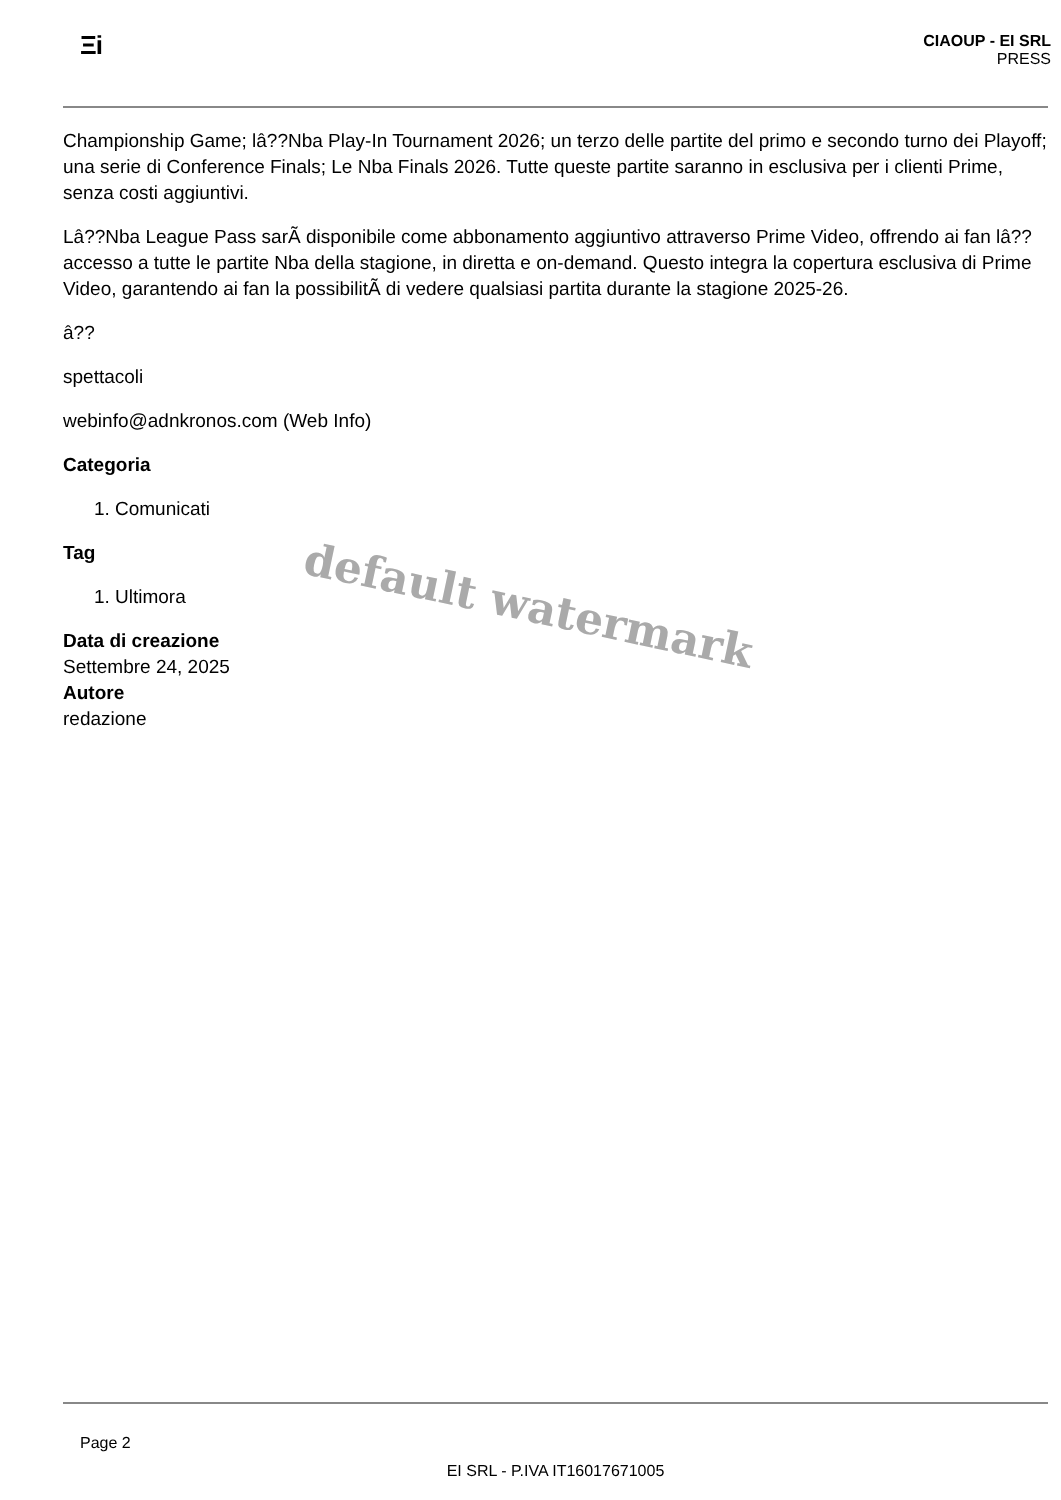Ξi
CIAOUP - EI SRL
PRESS
Championship Game; lâ??Nba Play-In Tournament 2026; un terzo delle partite del primo e secondo turno dei Playoff; una serie di Conference Finals; Le Nba Finals 2026. Tutte queste partite saranno in esclusiva per i clienti Prime, senza costi aggiuntivi.
Lâ??Nba League Pass sarÃ disponibile come abbonamento aggiuntivo attraverso Prime Video, offrendo ai fan lâ??accesso a tutte le partite Nba della stagione, in diretta e on-demand. Questo integra la copertura esclusiva di Prime Video, garantendo ai fan la possibilitÃ di vedere qualsiasi partita durante la stagione 2025-26.
â??
spettacoli
webinfo@adnkronos.com (Web Info)
Categoria
1. Comunicati
Tag
1. Ultimora
Data di creazione
Settembre 24, 2025
Autore
redazione
default watermark
Page 2
EI SRL - P.IVA IT16017671005